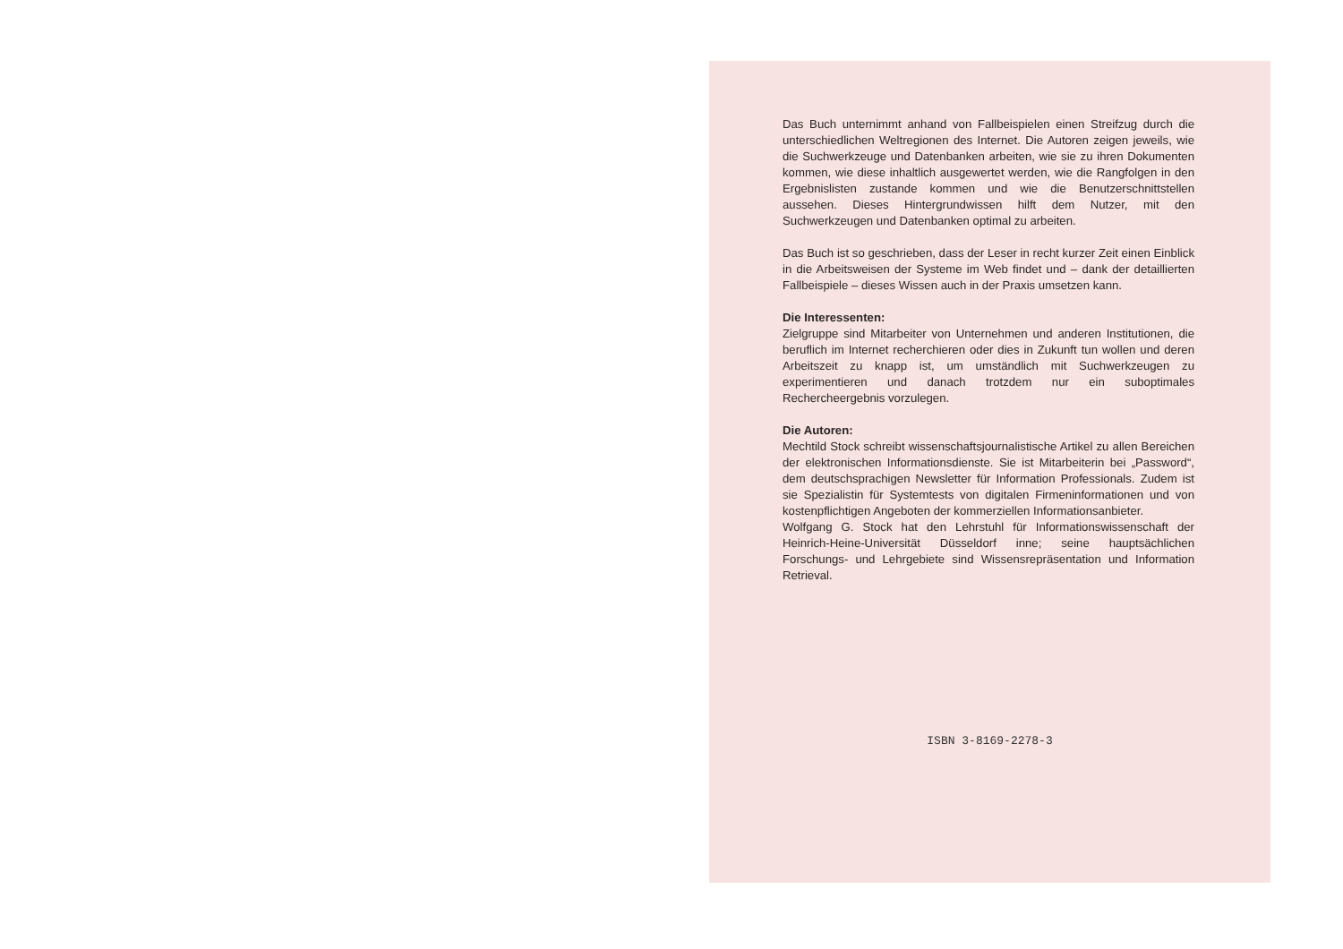Das Buch unternimmt anhand von Fallbeispielen einen Streifzug durch die unterschiedlichen Weltregionen des Internet. Die Autoren zeigen jeweils, wie die Suchwerkzeuge und Datenbanken arbeiten, wie sie zu ihren Dokumenten kommen, wie diese inhaltlich ausgewertet werden, wie die Rangfolgen in den Ergebnislisten zustande kommen und wie die Benutzerschnittstellen aussehen. Dieses Hintergrundwissen hilft dem Nutzer, mit den Suchwerkzeugen und Datenbanken optimal zu arbeiten.
Das Buch ist so geschrieben, dass der Leser in recht kurzer Zeit einen Einblick in die Arbeitsweisen der Systeme im Web findet und – dank der detaillierten Fallbeispiele – dieses Wissen auch in der Praxis umsetzen kann.
Die Interessenten:
Zielgruppe sind Mitarbeiter von Unternehmen und anderen Institutionen, die beruflich im Internet recherchieren oder dies in Zukunft tun wollen und deren Arbeitszeit zu knapp ist, um umständlich mit Suchwerkzeugen zu experimentieren und danach trotzdem nur ein suboptimales Rechercheergebnis vorzulegen.
Die Autoren:
Mechtild Stock schreibt wissenschaftsjournalistische Artikel zu allen Bereichen der elektronischen Informationsdienste. Sie ist Mitarbeiterin bei „Password“, dem deutschsprachigen Newsletter für Information Professionals. Zudem ist sie Spezialistin für Systemtests von digitalen Firmeninformationen und von kostenpflichtigen Angeboten der kommerziellen Informationsanbieter.
Wolfgang G. Stock hat den Lehrstuhl für Informationswissenschaft der Heinrich-Heine-Universität Düsseldorf inne; seine hauptsächlichen Forschungs- und Lehrgebiete sind Wissensrepräsentation und Information Retrieval.
ISBN 3-8169-2278-3